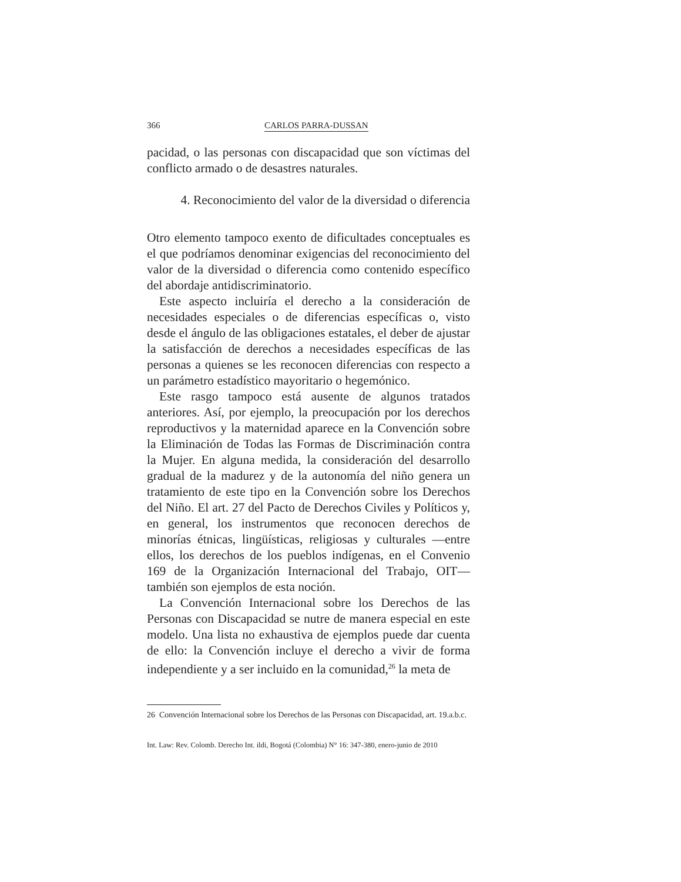366 CARLOS PARRA-DUSSAN
pacidad, o las personas con discapacidad que son víctimas del conflicto armado o de desastres naturales.
4. Reconocimiento del valor de la diversidad o diferencia
Otro elemento tampoco exento de dificultades conceptuales es el que podríamos denominar exigencias del reconocimiento del valor de la diversidad o diferencia como contenido específico del abordaje antidiscriminatorio.
Este aspecto incluiría el derecho a la consideración de necesidades especiales o de diferencias específicas o, visto desde el ángulo de las obligaciones estatales, el deber de ajustar la satisfacción de derechos a necesidades específicas de las personas a quienes se les reconocen diferencias con respecto a un parámetro estadístico mayoritario o hegemónico.
Este rasgo tampoco está ausente de algunos tratados anteriores. Así, por ejemplo, la preocupación por los derechos reproductivos y la maternidad aparece en la Convención sobre la Eliminación de Todas las Formas de Discriminación contra la Mujer. En alguna medida, la consideración del desarrollo gradual de la madurez y de la autonomía del niño genera un tratamiento de este tipo en la Convención sobre los Derechos del Niño. El art. 27 del Pacto de Derechos Civiles y Políticos y, en general, los instrumentos que reconocen derechos de minorías étnicas, lingüísticas, religiosas y culturales —entre ellos, los derechos de los pueblos indígenas, en el Convenio 169 de la Organización Internacional del Trabajo, OIT— también son ejemplos de esta noción.
La Convención Internacional sobre los Derechos de las Personas con Discapacidad se nutre de manera especial en este modelo. Una lista no exhaustiva de ejemplos puede dar cuenta de ello: la Convención incluye el derecho a vivir de forma independiente y a ser incluido en la comunidad,<sup>26</sup> la meta de
26 Convención Internacional sobre los Derechos de las Personas con Discapacidad, art. 19.a.b.c.
Int. Law: Rev. Colomb. Derecho Int. ildi, Bogotá (Colombia) N° 16: 347-380, enero-junio de 2010